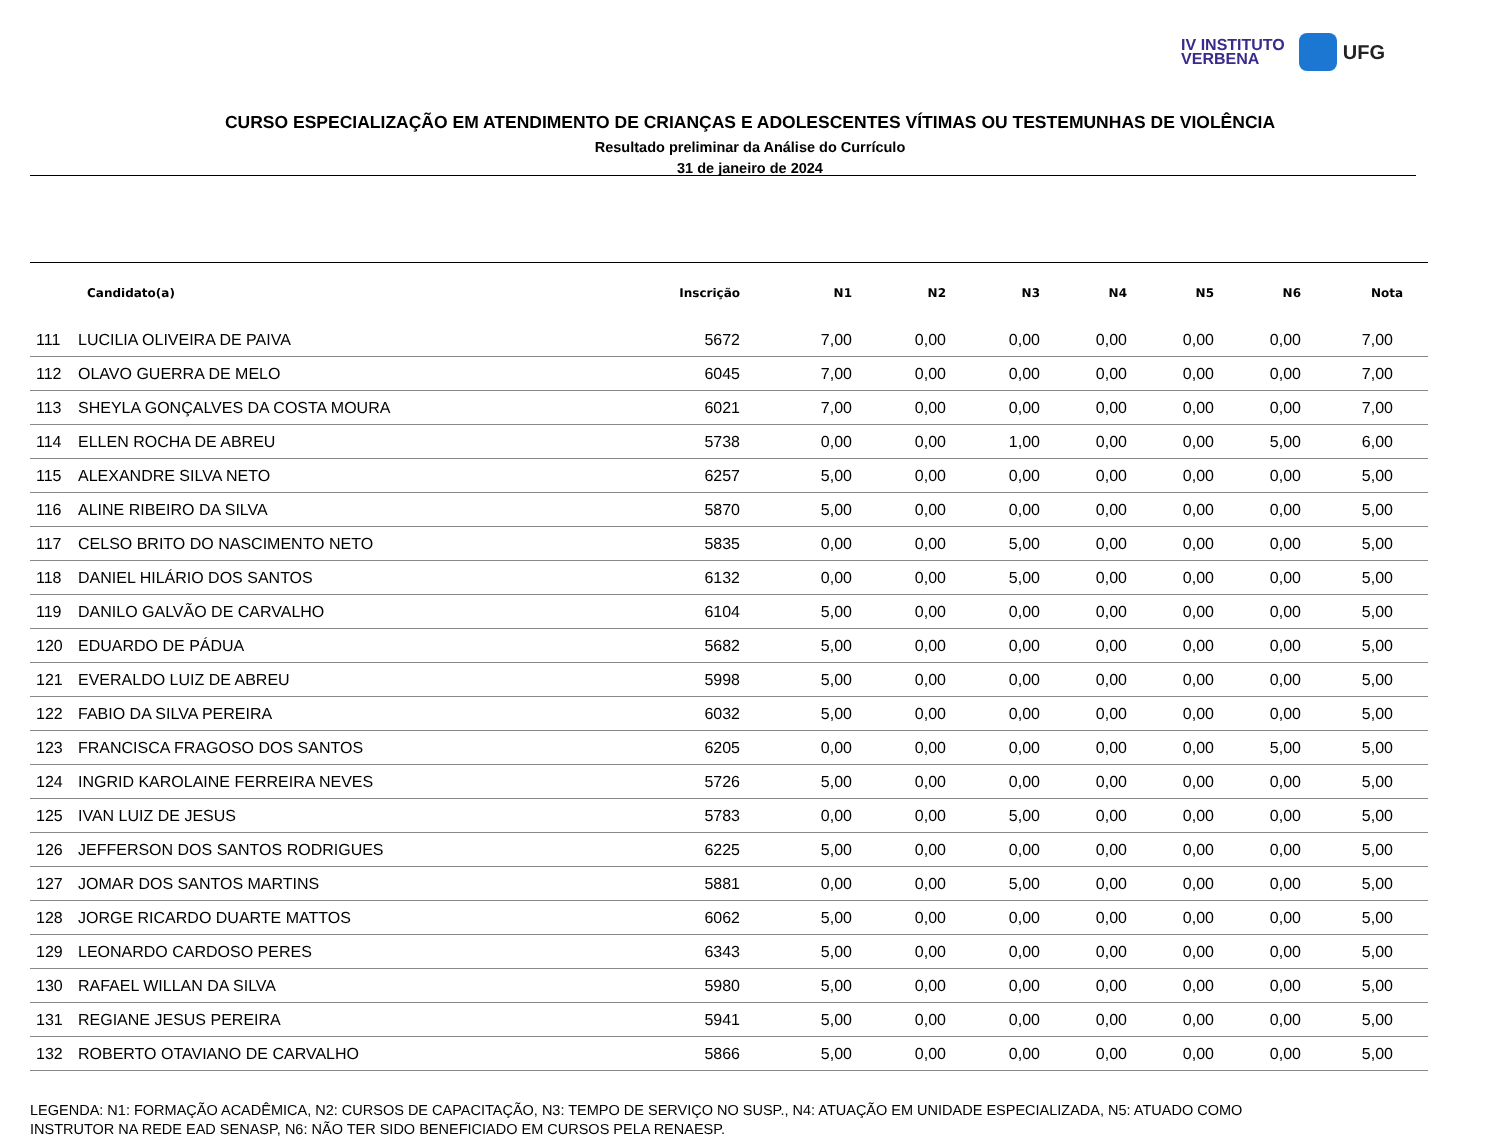IV INSTITUTO
VERBENA
UFG
CURSO ESPECIALIZAÇÃO EM ATENDIMENTO DE CRIANÇAS E ADOLESCENTES VÍTIMAS OU TESTEMUNHAS DE VIOLÊNCIA
Resultado preliminar da Análise do Currículo
31 de janeiro de 2024
| | Candidato(a) | Inscrição | N1 | N2 | N3 | N4 | N5 | N6 | Nota |
| --- | --- | --- | --- | --- | --- | --- | --- | --- | --- |
| 111 | LUCILIA OLIVEIRA DE PAIVA | 5672 | 7,00 | 0,00 | 0,00 | 0,00 | 0,00 | 0,00 | 7,00 |
| 112 | OLAVO GUERRA DE MELO | 6045 | 7,00 | 0,00 | 0,00 | 0,00 | 0,00 | 0,00 | 7,00 |
| 113 | SHEYLA GONÇALVES DA COSTA MOURA | 6021 | 7,00 | 0,00 | 0,00 | 0,00 | 0,00 | 0,00 | 7,00 |
| 114 | ELLEN ROCHA DE ABREU | 5738 | 0,00 | 0,00 | 1,00 | 0,00 | 0,00 | 5,00 | 6,00 |
| 115 | ALEXANDRE SILVA NETO | 6257 | 5,00 | 0,00 | 0,00 | 0,00 | 0,00 | 0,00 | 5,00 |
| 116 | ALINE RIBEIRO DA SILVA | 5870 | 5,00 | 0,00 | 0,00 | 0,00 | 0,00 | 0,00 | 5,00 |
| 117 | CELSO BRITO DO NASCIMENTO NETO | 5835 | 0,00 | 0,00 | 5,00 | 0,00 | 0,00 | 0,00 | 5,00 |
| 118 | DANIEL HILÁRIO DOS SANTOS | 6132 | 0,00 | 0,00 | 5,00 | 0,00 | 0,00 | 0,00 | 5,00 |
| 119 | DANILO GALVÃO DE CARVALHO | 6104 | 5,00 | 0,00 | 0,00 | 0,00 | 0,00 | 0,00 | 5,00 |
| 120 | EDUARDO DE PÁDUA | 5682 | 5,00 | 0,00 | 0,00 | 0,00 | 0,00 | 0,00 | 5,00 |
| 121 | EVERALDO LUIZ DE ABREU | 5998 | 5,00 | 0,00 | 0,00 | 0,00 | 0,00 | 0,00 | 5,00 |
| 122 | FABIO DA SILVA PEREIRA | 6032 | 5,00 | 0,00 | 0,00 | 0,00 | 0,00 | 0,00 | 5,00 |
| 123 | FRANCISCA FRAGOSO DOS SANTOS | 6205 | 0,00 | 0,00 | 0,00 | 0,00 | 0,00 | 5,00 | 5,00 |
| 124 | INGRID KAROLAINE FERREIRA NEVES | 5726 | 5,00 | 0,00 | 0,00 | 0,00 | 0,00 | 0,00 | 5,00 |
| 125 | IVAN LUIZ DE JESUS | 5783 | 0,00 | 0,00 | 5,00 | 0,00 | 0,00 | 0,00 | 5,00 |
| 126 | JEFFERSON DOS SANTOS RODRIGUES | 6225 | 5,00 | 0,00 | 0,00 | 0,00 | 0,00 | 0,00 | 5,00 |
| 127 | JOMAR DOS SANTOS MARTINS | 5881 | 0,00 | 0,00 | 5,00 | 0,00 | 0,00 | 0,00 | 5,00 |
| 128 | JORGE RICARDO DUARTE MATTOS | 6062 | 5,00 | 0,00 | 0,00 | 0,00 | 0,00 | 0,00 | 5,00 |
| 129 | LEONARDO CARDOSO PERES | 6343 | 5,00 | 0,00 | 0,00 | 0,00 | 0,00 | 0,00 | 5,00 |
| 130 | RAFAEL WILLAN DA SILVA | 5980 | 5,00 | 0,00 | 0,00 | 0,00 | 0,00 | 0,00 | 5,00 |
| 131 | REGIANE JESUS PEREIRA | 5941 | 5,00 | 0,00 | 0,00 | 0,00 | 0,00 | 0,00 | 5,00 |
| 132 | ROBERTO OTAVIANO DE CARVALHO | 5866 | 5,00 | 0,00 | 0,00 | 0,00 | 0,00 | 0,00 | 5,00 |
LEGENDA: N1: FORMAÇÃO ACADÊMICA, N2: CURSOS DE CAPACITAÇÃO, N3: TEMPO DE SERVIÇO NO SUSP., N4: ATUAÇÃO EM UNIDADE ESPECIALIZADA, N5: ATUADO COMO
INSTRUTOR NA REDE EAD SENASP, N6: NÃO TER SIDO BENEFICIADO EM CURSOS PELA RENAESP.